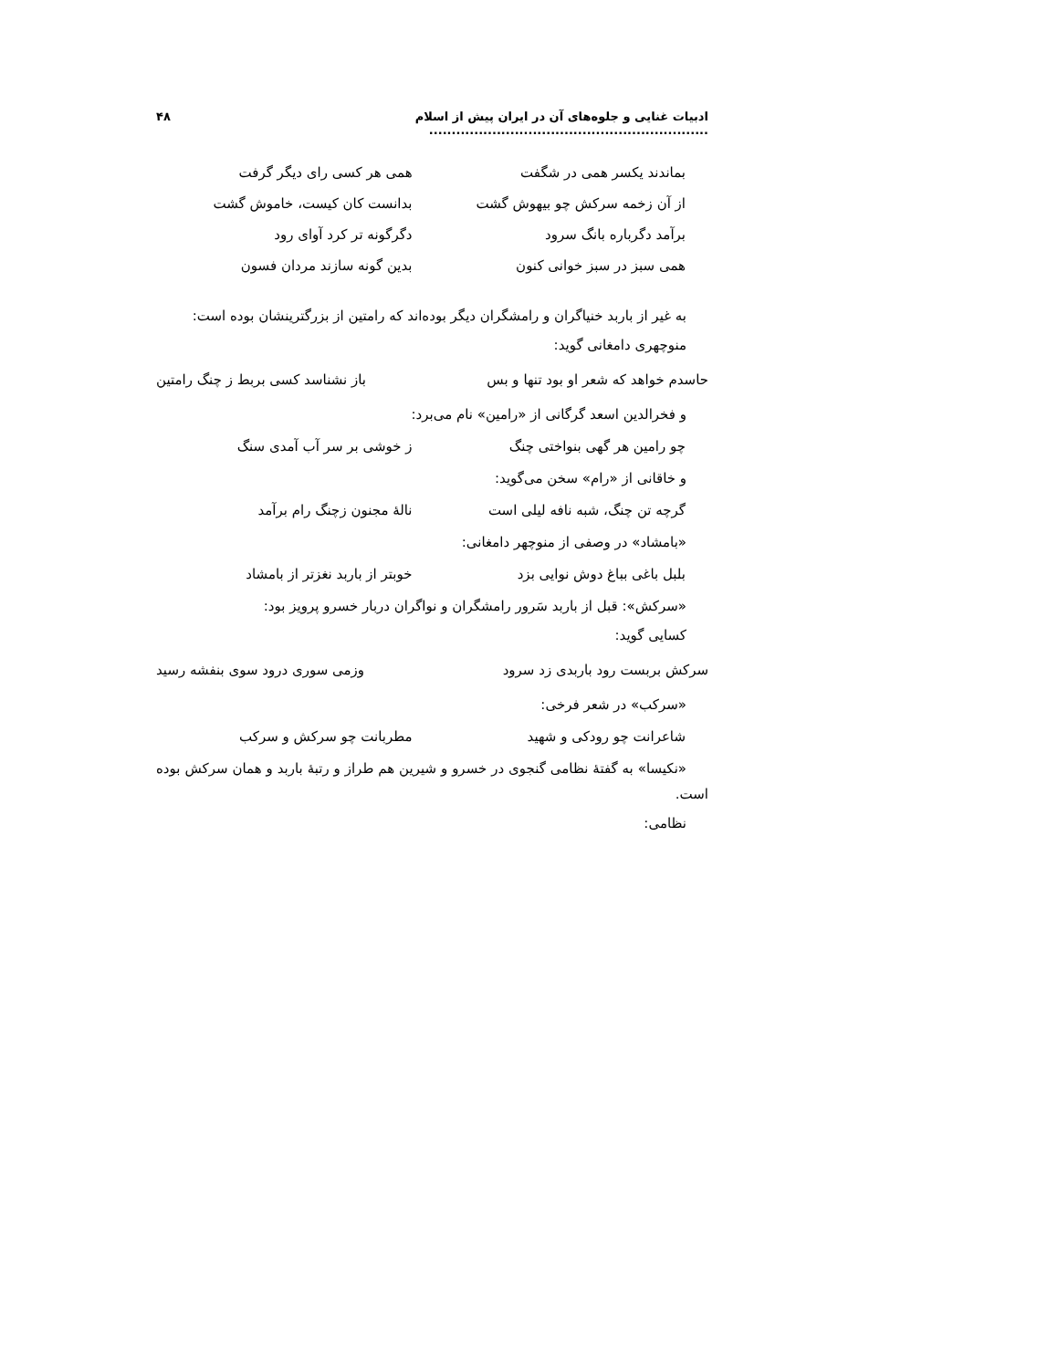ادبیات غنایی و جلوه‌های آن در ایران پیش از اسلام .............................................................. ۴۸
بماندند یکسر همی در شگفت همی هر کسی رای دیگر گرفت
از آن زخمه سرکش چو بیهوش گشت بدانست کان کیست، خاموش گشت
برآمد دگرباره بانگ سرود دگرگونه تر کرد آوای رود
همی سبز در سبز خوانی کنون بدین گونه سازند مردان فسون
به غیر از باربد خنیاگران و رامشگران دیگر بوده‌اند که رامتین از بزرگترینشان بوده است:
منوچهری دامغانی گوید:
حاسدم خواهد که شعر او بود تنها و بس باز نشناسد کسی بربط ز چنگ رامتین
و فخرالدین اسعد گرگانی از «رامین» نام می‌برد:
چو رامین هر گهی بنواختی چنگ ز خوشی بر سر آب آمدی سنگ
و خاقانی از «رام» سخن می‌گوید:
گرچه تن چنگ، شبه نافه لیلی است نالهٔ مجنون زچنگ رام برآمد
«بامشاد» در وصفی از منوچهر دامغانی:
بلبل باغی بباغ دوش نوایی بزد خوبتر از باربد نغزتر از بامشاد
«سرکش»: قبل از باربد سَرور رامشگران و نواگران دربار خسرو پرویز بود:
کسایی گوید:
سرکش بربست رود باربدی زد سرود وزمی سوری درود سوی بنفشه رسید
«سرکب» در شعر فرخی:
شاعرانت چو رودکی و شهید مطربانت چو سرکش و سرکب
«نکیسا» به گفتهٔ نظامی گنجوی در خسرو و شیرین هم طراز و رتبهٔ باربد و همان سرکش بوده است.
نظامی: